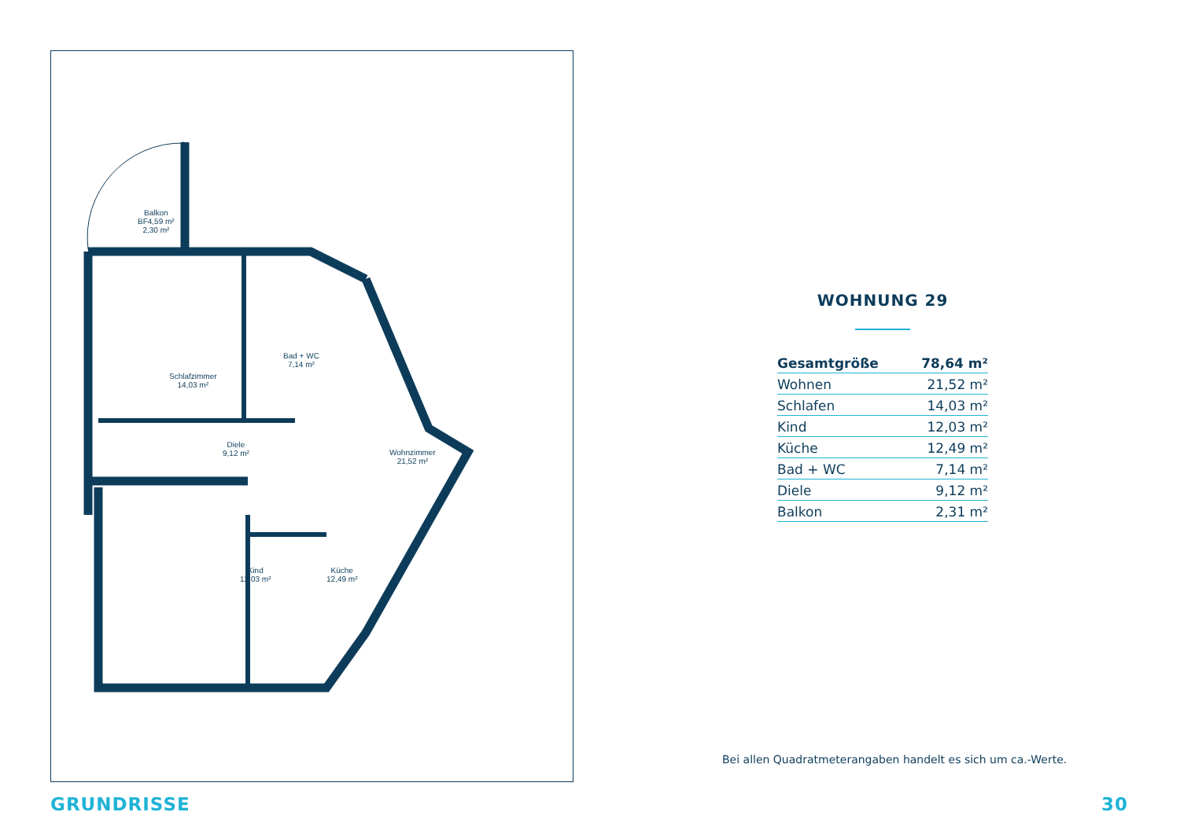Balkon
BF4,59 m²
2,30 m²
Schlafzimmer
14,03 m²
Bad + WC
7,14 m²
Diele
9,12 m²
Wohnzimmer
21,52 m²
Kind
12,03 m²
Küche
12,49 m²
WOHNUNG 29
| Gesamtgröße | 78,64 m² |
| Wohnen | 21,52 m² |
| Schlafen | 14,03 m² |
| Kind | 12,03 m² |
| Küche | 12,49 m² |
| Bad + WC | 7,14 m² |
| Diele | 9,12 m² |
| Balkon | 2,31 m² |
Bei allen Quadratmeterangaben handelt es sich um ca.-Werte.
GRUNDRISSE 30